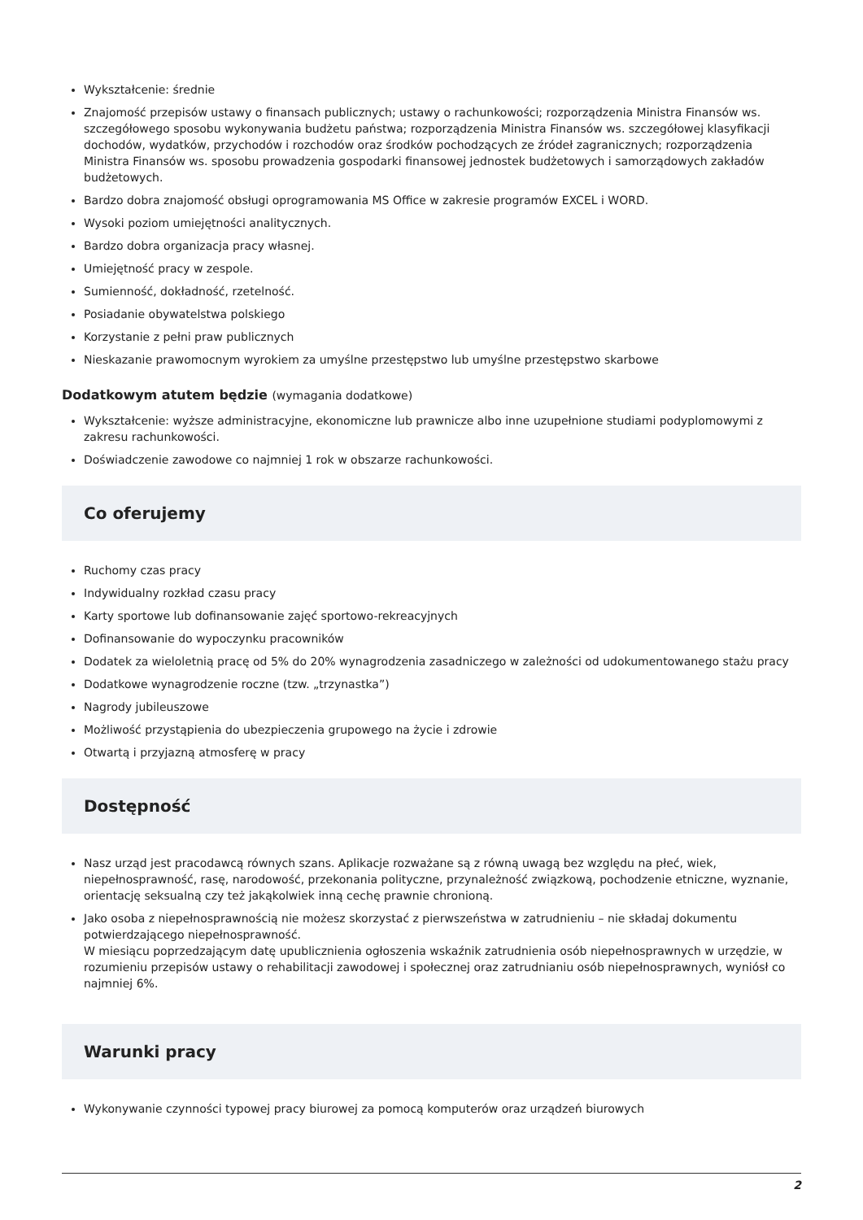Wykształcenie: średnie
Znajomość przepisów ustawy o finansach publicznych; ustawy o rachunkowości; rozporządzenia Ministra Finansów ws. szczegółowego sposobu wykonywania budżetu państwa; rozporządzenia Ministra Finansów ws. szczegółowej klasyfikacji dochodów, wydatków, przychodów i rozchodów oraz środków pochodzących ze źródeł zagranicznych; rozporządzenia Ministra Finansów ws. sposobu prowadzenia gospodarki finansowej jednostek budżetowych i samorządowych zakładów budżetowych.
Bardzo dobra znajomość obsługi oprogramowania MS Office w zakresie programów EXCEL i WORD.
Wysoki poziom umiejętności analitycznych.
Bardzo dobra organizacja pracy własnej.
Umiejętność pracy w zespole.
Sumienność, dokładność, rzetelność.
Posiadanie obywatelstwa polskiego
Korzystanie z pełni praw publicznych
Nieskazanie prawomocnym wyrokiem za umyślne przestępstwo lub umyślne przestępstwo skarbowe
Dodatkowym atutem będzie (wymagania dodatkowe)
Wykształcenie: wyższe administracyjne, ekonomiczne lub prawnicze albo inne uzupełnione studiami podyplomowymi z zakresu rachunkowości.
Doświadczenie zawodowe co najmniej 1 rok w obszarze rachunkowości.
Co oferujemy
Ruchomy czas pracy
Indywidualny rozkład czasu pracy
Karty sportowe lub dofinansowanie zajęć sportowo-rekreacyjnych
Dofinansowanie do wypoczynku pracowników
Dodatek za wieloletnią pracę od 5% do 20% wynagrodzenia zasadniczego w zależności od udokumentowanego stażu pracy
Dodatkowe wynagrodzenie roczne (tzw. „trzynastka”)
Nagrody jubileuszowe
Możliwość przystąpienia do ubezpieczenia grupowego na życie i zdrowie
Otwartą i przyjazną atmosferę w pracy
Dostępność
Nasz urząd jest pracodawcą równych szans. Aplikacje rozważane są z równą uwagą bez względu na płeć, wiek, niepełnosprawność, rasę, narodowość, przekonania polityczne, przynależność związkową, pochodzenie etniczne, wyznanie, orientację seksualną czy też jakąkolwiek inną cechę prawnie chronioną.
Jako osoba z niepełnosprawnością nie możesz skorzystać z pierwszeństwa w zatrudnieniu – nie składaj dokumentu potwierdzającego niepełnosprawność.
W miesiącu poprzedzającym datę upublicznienia ogłoszenia wskaźnik zatrudnienia osób niepełnosprawnych w urzędzie, w rozumieniu przepisów ustawy o rehabilitacji zawodowej i społecznej oraz zatrudnianiu osób niepełnosprawnych, wyniósł co najmniej 6%.
Warunki pracy
Wykonywanie czynności typowej pracy biurowej za pomocą komputerów oraz urządzeń biurowych
2